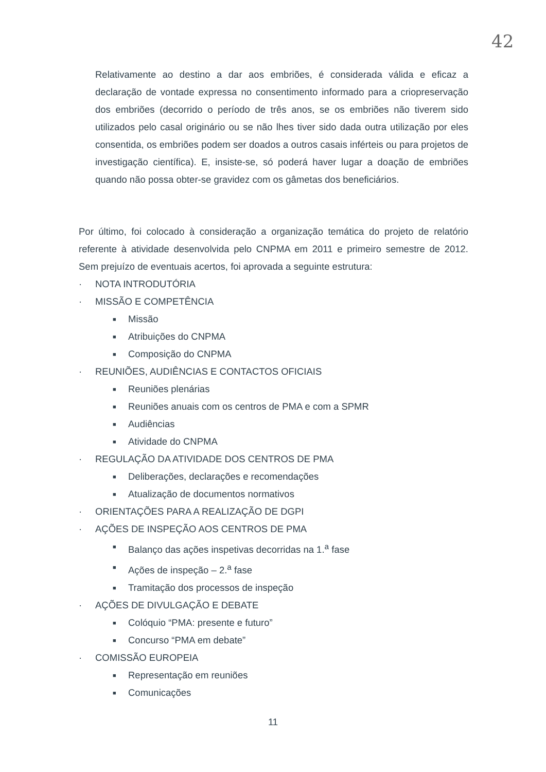42
Relativamente ao destino a dar aos embriões, é considerada válida e eficaz a declaração de vontade expressa no consentimento informado para a criopreservação dos embriões (decorrido o período de três anos, se os embriões não tiverem sido utilizados pelo casal originário ou se não lhes tiver sido dada outra utilização por eles consentida, os embriões podem ser doados a outros casais inférteis ou para projetos de investigação científica). E, insiste-se, só poderá haver lugar a doação de embriões quando não possa obter-se gravidez com os gâmetas dos beneficiários.
Por último, foi colocado à consideração a organização temática do projeto de relatório referente à atividade desenvolvida pelo CNPMA em 2011 e primeiro semestre de 2012. Sem prejuízo de eventuais acertos, foi aprovada a seguinte estrutura:
· NOTA INTRODUTÓRIA
· MISSÃO E COMPETÊNCIA
■ Missão
■ Atribuições do CNPMA
■ Composição do CNPMA
· REUNIÕES, AUDIÊNCIAS E CONTACTOS OFICIAIS
■ Reuniões plenárias
■ Reuniões anuais com os centros de PMA e com a SPMR
■ Audiências
■ Atividade do CNPMA
· REGULAÇÃO DA ATIVIDADE DOS CENTROS DE PMA
■ Deliberações, declarações e recomendações
■ Atualização de documentos normativos
· ORIENTAÇÕES PARA A REALIZAÇÃO DE DGPI
· AÇÕES DE INSPEÇÃO AOS CENTROS DE PMA
■ Balanço das ações inspetivas decorridas na 1.<sup>a</sup> fase
■ Ações de inspeção – 2.<sup>a</sup> fase
■ Tramitação dos processos de inspeção
· AÇÕES DE DIVULGAÇÃO E DEBATE
■ Colóquio “PMA: presente e futuro”
■ Concurso “PMA em debate”
· COMISSÃO EUROPEIA
■ Representação em reuniões
■ Comunicações
11